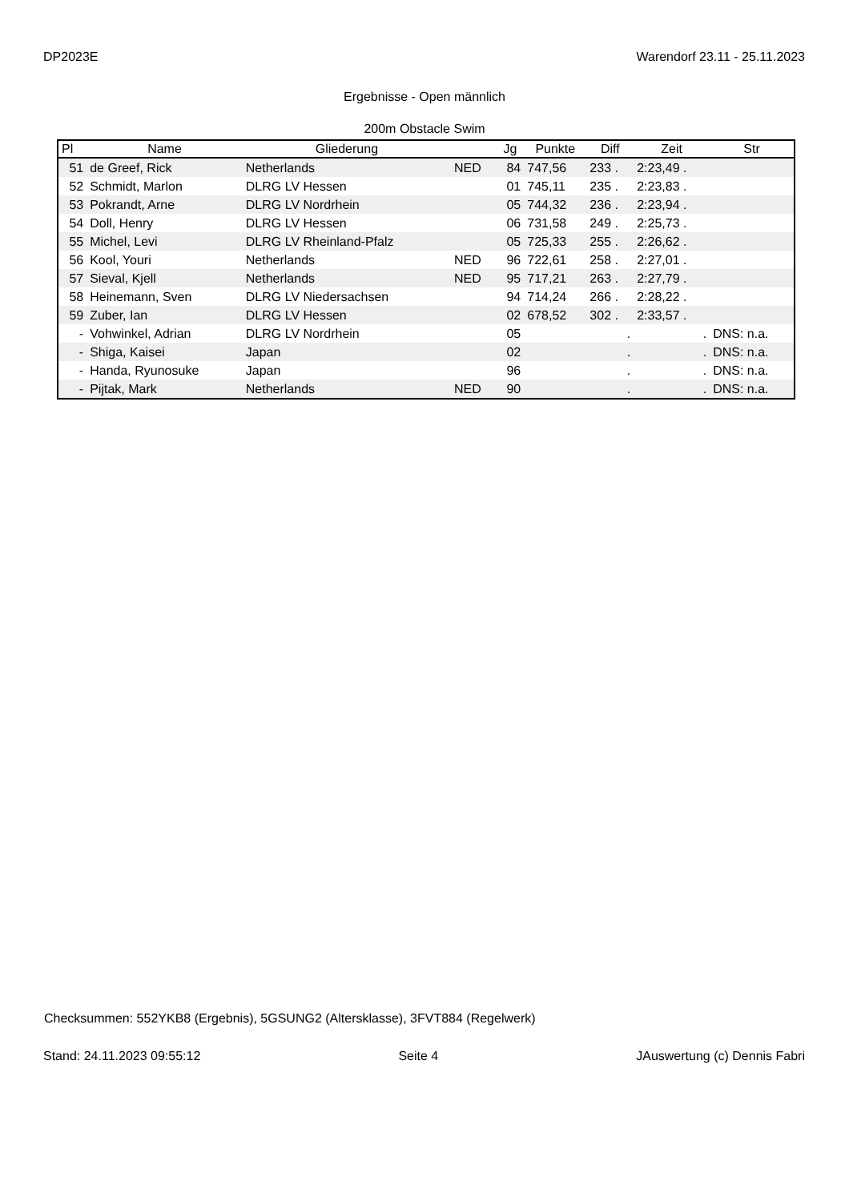DP2023E Warendorf 23.11 - 25.11.2023
Ergebnisse - Open männlich
200m Obstacle Swim
| Pl | Name | Gliederung | | Jg | Punkte | Diff | Zeit | Str |
| --- | --- | --- | --- | --- | --- | --- | --- | --- |
| 51 | de Greef, Rick | Netherlands | NED | 84 | 747,56 | 233 . | 2:23,49 . | |
| 52 | Schmidt, Marlon | DLRG LV Hessen | | 01 | 745,11 | 235 . | 2:23,83 . | |
| 53 | Pokrandt, Arne | DLRG LV Nordrhein | | 05 | 744,32 | 236 . | 2:23,94 . | |
| 54 | Doll, Henry | DLRG LV Hessen | | 06 | 731,58 | 249 . | 2:25,73 . | |
| 55 | Michel, Levi | DLRG LV Rheinland-Pfalz | | 05 | 725,33 | 255 . | 2:26,62 . | |
| 56 | Kool, Youri | Netherlands | NED | 96 | 722,61 | 258 . | 2:27,01 . | |
| 57 | Sieval, Kjell | Netherlands | NED | 95 | 717,21 | 263 . | 2:27,79 . | |
| 58 | Heinemann, Sven | DLRG LV Niedersachsen | | 94 | 714,24 | 266 . | 2:28,22 . | |
| 59 | Zuber, Ian | DLRG LV Hessen | | 02 | 678,52 | 302 . | 2:33,57 . | |
| - | Vohwinkel, Adrian | DLRG LV Nordrhein | | 05 | | . | . | DNS: n.a. |
| - | Shiga, Kaisei | Japan | | 02 | | . | . | DNS: n.a. |
| - | Handa, Ryunosuke | Japan | | 96 | | . | . | DNS: n.a. |
| - | Pijtak, Mark | Netherlands | NED | 90 | | . | . | DNS: n.a. |
Checksummen: 552YKB8 (Ergebnis), 5GSUNG2 (Altersklasse), 3FVT884 (Regelwerk)
Stand: 24.11.2023 09:55:12 Seite 4 JAuswertung (c) Dennis Fabri